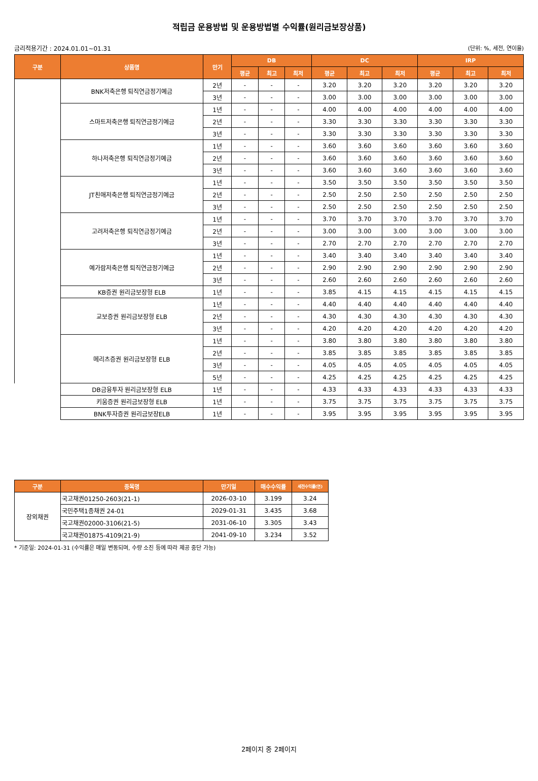적립금 운용방법 및 운용방법별 수익률(원리금보장상품)
금리적용기간 : 2024.01.01~01.31 (단위: %, 세전, 연이율)
| 구분 | 상품명 | 만기 | DB | | | DC | | | IRP | | |
| --- | --- | --- | --- | --- | --- | --- | --- | --- | --- | --- | --- |
| | | | 평균 | 최고 | 최저 | 평균 | 최고 | 최저 | 평균 | 최고 | 최저 |
| | BNK저축은행 퇴직연금정기예금 | 2년 | - | - | - | 3.20 | 3.20 | 3.20 | 3.20 | 3.20 | 3.20 |
| | | 3년 | - | - | - | 3.00 | 3.00 | 3.00 | 3.00 | 3.00 | 3.00 |
| | 스마트저축은행 퇴직연금정기예금 | 1년 | - | - | - | 4.00 | 4.00 | 4.00 | 4.00 | 4.00 | 4.00 |
| | | 2년 | - | - | - | 3.30 | 3.30 | 3.30 | 3.30 | 3.30 | 3.30 |
| | | 3년 | - | - | - | 3.30 | 3.30 | 3.30 | 3.30 | 3.30 | 3.30 |
| | 하나저축은행 퇴직연금정기예금 | 1년 | - | - | - | 3.60 | 3.60 | 3.60 | 3.60 | 3.60 | 3.60 |
| | | 2년 | - | - | - | 3.60 | 3.60 | 3.60 | 3.60 | 3.60 | 3.60 |
| | | 3년 | - | - | - | 3.60 | 3.60 | 3.60 | 3.60 | 3.60 | 3.60 |
| | JT친애저축은행 퇴직연금정기예금 | 1년 | - | - | - | 3.50 | 3.50 | 3.50 | 3.50 | 3.50 | 3.50 |
| | | 2년 | - | - | - | 2.50 | 2.50 | 2.50 | 2.50 | 2.50 | 2.50 |
| | | 3년 | - | - | - | 2.50 | 2.50 | 2.50 | 2.50 | 2.50 | 2.50 |
| | 고려저축은행 퇴직연금정기예금 | 1년 | - | - | - | 3.70 | 3.70 | 3.70 | 3.70 | 3.70 | 3.70 |
| | | 2년 | - | - | - | 3.00 | 3.00 | 3.00 | 3.00 | 3.00 | 3.00 |
| | | 3년 | - | - | - | 2.70 | 2.70 | 2.70 | 2.70 | 2.70 | 2.70 |
| | 예가람저축은행 퇴직연금정기예금 | 1년 | - | - | - | 3.40 | 3.40 | 3.40 | 3.40 | 3.40 | 3.40 |
| | | 2년 | - | - | - | 2.90 | 2.90 | 2.90 | 2.90 | 2.90 | 2.90 |
| | | 3년 | - | - | - | 2.60 | 2.60 | 2.60 | 2.60 | 2.60 | 2.60 |
| | KB증권 원리금보장형 ELB | 1년 | - | - | - | 3.85 | 4.15 | 4.15 | 4.15 | 4.15 | 4.15 |
| | 교보증권 원리금보장형 ELB | 1년 | - | - | - | 4.40 | 4.40 | 4.40 | 4.40 | 4.40 | 4.40 |
| | | 2년 | - | - | - | 4.30 | 4.30 | 4.30 | 4.30 | 4.30 | 4.30 |
| | | 3년 | - | - | - | 4.20 | 4.20 | 4.20 | 4.20 | 4.20 | 4.20 |
| | 메리츠증권 원리금보장형 ELB | 1년 | - | - | - | 3.80 | 3.80 | 3.80 | 3.80 | 3.80 | 3.80 |
| | | 2년 | - | - | - | 3.85 | 3.85 | 3.85 | 3.85 | 3.85 | 3.85 |
| | | 3년 | - | - | - | 4.05 | 4.05 | 4.05 | 4.05 | 4.05 | 4.05 |
| | | 5년 | - | - | - | 4.25 | 4.25 | 4.25 | 4.25 | 4.25 | 4.25 |
| | DB금융투자 원리금보장형 ELB | 1년 | - | - | - | 4.33 | 4.33 | 4.33 | 4.33 | 4.33 | 4.33 |
| | 키움증권 원리금보장형 ELB | 1년 | - | - | - | 3.75 | 3.75 | 3.75 | 3.75 | 3.75 | 3.75 |
| | BNK투자증권 원리금보장ELB | 1년 | - | - | - | 3.95 | 3.95 | 3.95 | 3.95 | 3.95 | 3.95 |
| 구분 | 종목명 | 만기일 | 매수수익률 | 세전수익률(연) |
| --- | --- | --- | --- | --- |
| 장외채권 | 국고채권01250-2603(21-1) | 2026-03-10 | 3.199 | 3.24 |
| | 국민주택1종채권 24-01 | 2029-01-31 | 3.435 | 3.68 |
| | 국고채권02000-3106(21-5) | 2031-06-10 | 3.305 | 3.43 |
| | 국고채권01875-4109(21-9) | 2041-09-10 | 3.234 | 3.52 |
* 기준일: 2024-01-31 (수익률은 매일 변동되며, 수량 소진 등에 따라 제공 중단 가능)
2페이지 중 2페이지